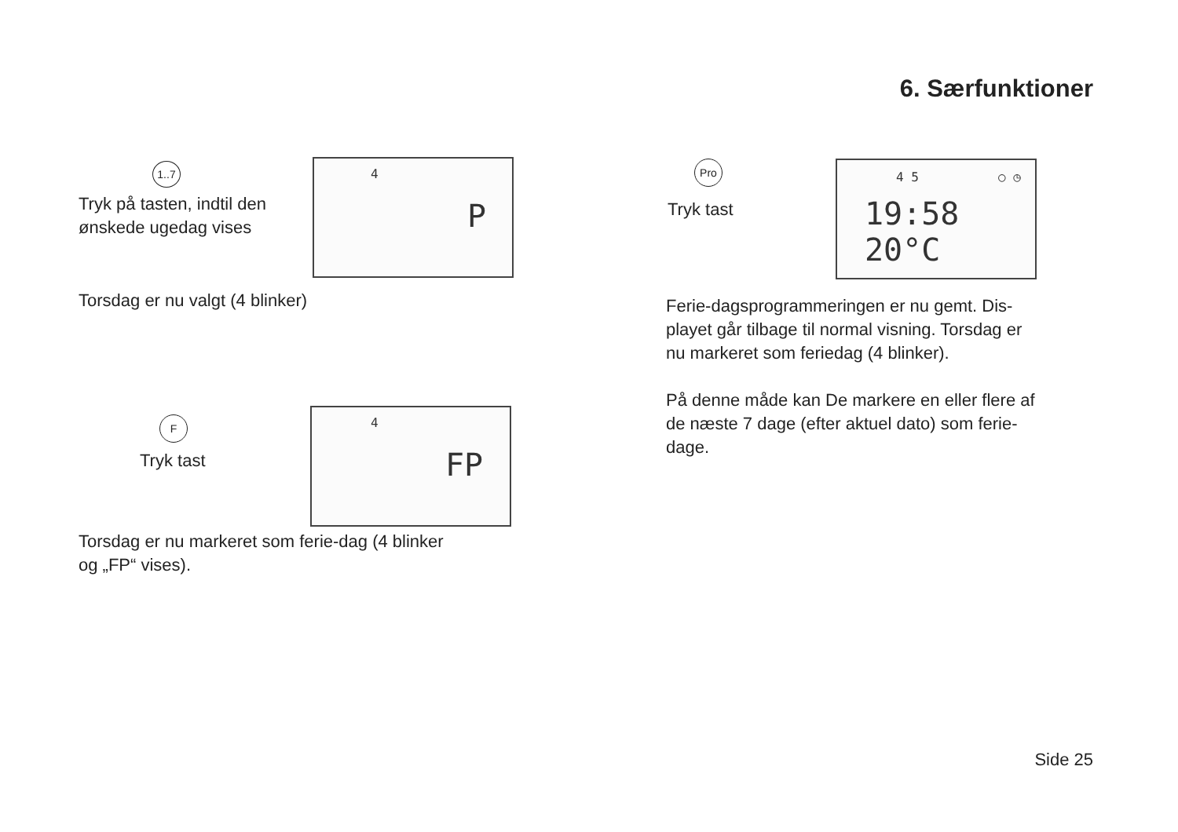6. Særfunktioner
1..7
Tryk på tasten, indtil den
ønskede ugedag vises
4
P
Torsdag er nu valgt (4 blinker)
F
Tryk tast
4
FP
Torsdag er nu markeret som ferie-dag (4 blinker
og „FP“ vises).
Pro
Tryk tast
4 5 ○ ◷
19:58 20°C
Ferie-dagsprogrammeringen er nu gemt. Dis-
playet går tilbage til normal visning. Torsdag er
nu markeret som feriedag (4 blinker).
På denne måde kan De markere en eller flere af
de næste 7 dage (efter aktuel dato) som ferie-
dage.
Side 25